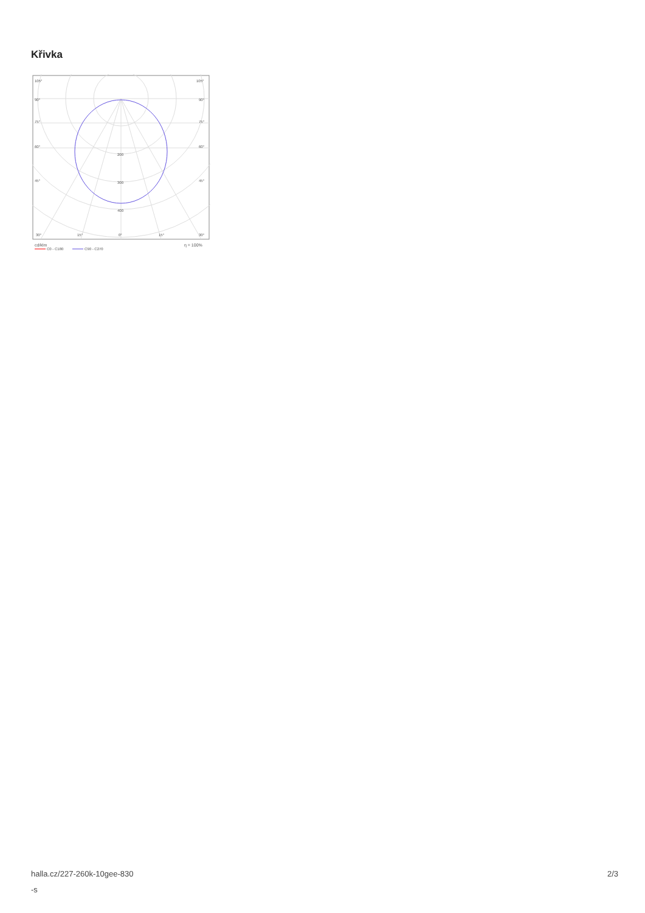Křivka
105°
105°
90°
90°
75°
75°
60°
60°
45°
45°
200
300
400
30°
15°
0°
15°
30°
cd/klm
η = 100%
C0 - C180
C90 - C270
halla.cz/227-260k-10gee-830
-s
2/3